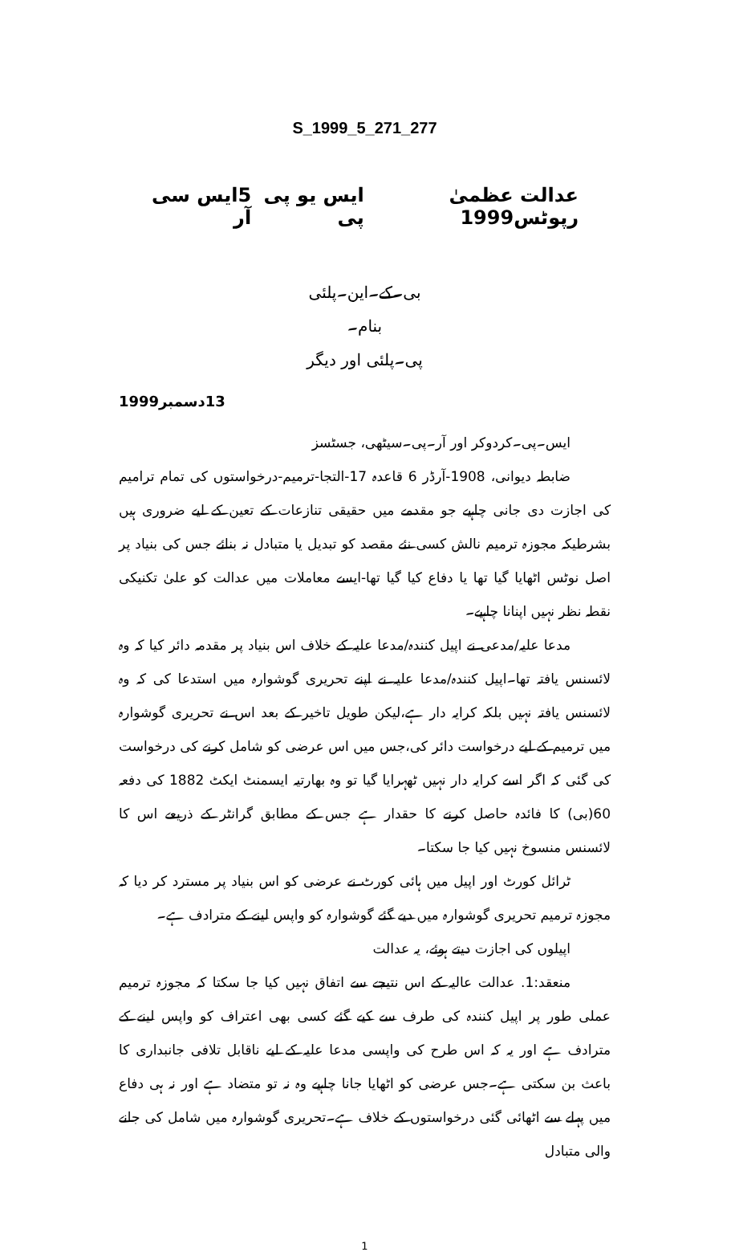S_1999_5_271_277
عدالت عظمیٰ رپوٹس1999 ایس یو پی پی 5ایس سی آر
بی۔کے۔این۔پلئی
بنام۔
پی۔پلئی اور دیگر
13دسمبر1999
ایس۔پی۔کردوکر اور آر۔پی۔سیٹھی، جسٹسز
ضابطہ دیوانی، 1908-آرڈر 6 قاعدہ 17-التجا-ترمیم-درخواستوں کی تمام ترامیم کی اجازت دی جانی چاہیے جو مقدمے میں حقیقی تنازعات کے تعین کے لیے ضروری ہیں بشرطیکہ مجوزہ ترمیم نالش کسی نئے مقصد کو تبدیل یا متبادل نہ بنائے جس کی بنیاد پر اصل نوٹس اٹھایا گیا تھا یا دفاع کیا گیا تھا-ایسے معاملات میں عدالت کو علیٰ تکنیکی نقطہ نظر نہیں اپنانا چاہیے۔
مدعا علیہ/مدعی نے اپیل کنندہ/مدعا علیہ کے خلاف اس بنیاد پر مقدمہ دائر کیا کہ وہ لائسنس یافتہ تھا۔اپیل کنندہ/مدعا علیہ نے اپنے تحریری گوشوارہ میں استدعا کی کہ وہ لائسنس یافتہ نہیں بلکہ کرایہ دار ہے،لیکن طویل تاخیر کے بعد اس نے تحریری گوشوارہ میں ترمیم کے لیے درخواست دائر کی،جس میں اس عرضی کو شامل کرنے کی درخواست کی گئی کہ اگر اسے کرایہ دار نہیں ٹھہرایا گیا تو وہ بھارتیہ ایسمنٹ ایکٹ 1882 کی دفعہ 60(بی) کا فائدہ حاصل کرنے کا حقدار ہے جس کے مطابق گرانٹر کے ذریعے اس کا لائسنس منسوخ نہیں کیا جا سکتا۔
ٹرائل کورٹ اور اپیل میں ہائی کورٹ نے عرضی کو اس بنیاد پر مسترد کر دیا کہ مجوزہ ترمیم تحریری گوشوارہ میں دیے گئے گوشوارہ کو واپس لینے کے مترادف ہے۔
اپیلوں کی اجازت دیتے ہوئے، یہ عدالت
منعقد:1. عدالت عالیہ کے اس نتیجے سے اتفاق نہیں کیا جا سکتا کہ مجوزہ ترمیم عملی طور پر اپیل کنندہ کی طرف سے کیے گئے کسی بھی اعتراف کو واپس لینے کے مترادف ہے اور یہ کہ اس طرح کی واپسی مدعا علیہ کے لیے ناقابل تلافی جانبداری کا باعث بن سکتی ہے۔جس عرضی کو اٹھایا جانا چاہیے وہ نہ تو متضاد ہے اور نہ ہی دفاع میں پہلے سے اٹھائی گئی درخواستوں کے خلاف ہے۔تحریری گوشوارہ میں شامل کی جانے والی متبادل
1